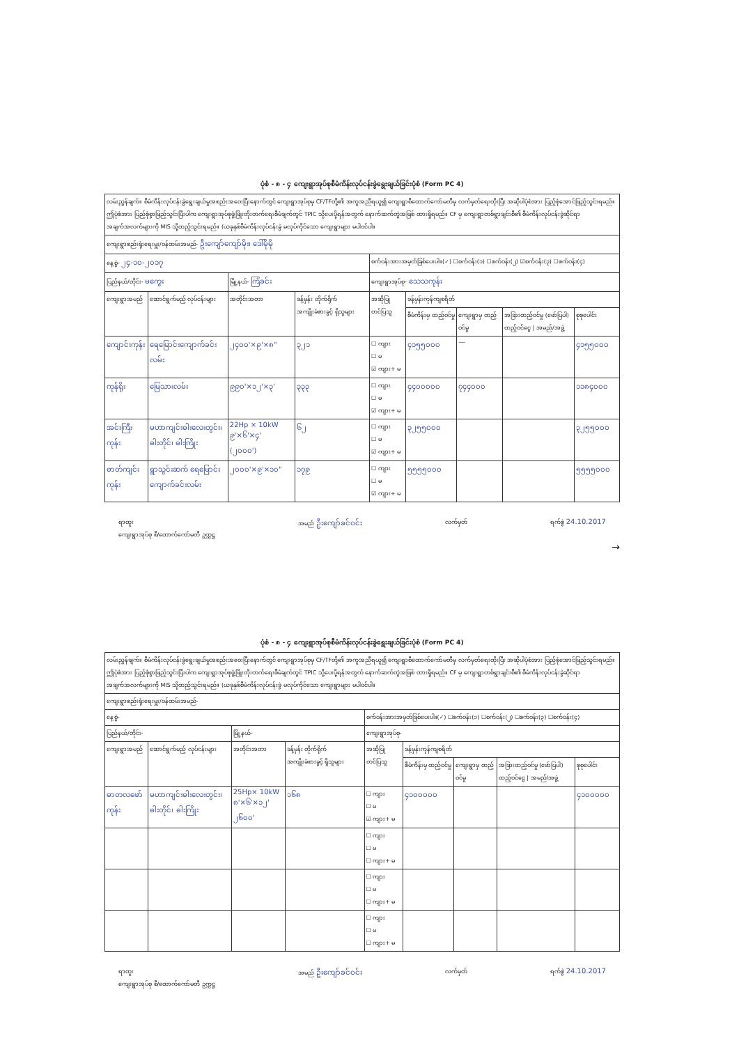ပုံစံ - ၈ - ၄ ကျေးရွာအုပ်စုစီမံကိန်းလုပ်ငန်းခွဲရွေးချယ်ခြင်းပုံစံ (Form PC 4)
| လမ်းညွှန်ချက်။ စီမံကိန်းလုပ်ငန်းခွဲရွေးချယ်မှုအစည်းအဝေးပြီးနောက်တွင် ကျေးရွာအုပ်စုမှ CF/TFတို့၏ အကူအညီရယူ၍ ကျေးရွာစီထောက်ကော်မတီမှ လက်မှတ်ရေးထိုးပြီး အဆိုပါပုံစံအား ပြည့်စုံအောင်ဖြည့်သွင်းရမည်။ ဤပုံစံအား ပြည့်စုံစွာဖြည့်သွင်းပြီးပါက ကျေးရွာအုပ်စုဖွံ့ဖြိုးတိုးတက်ရေးစီမံချက်တွင် TPIC သို့ပေးပို့ရန်အတွက် နောက်ဆက်တွဲအဖြစ် ထားရှိရမည်။ CF မှ ကျေးရွာတစ်ရွာချင်းစီ၏ စီမံကိန်းလုပ်ငန်းခွဲဆိုင်ရာ အချက်အလက်များကို MIS သို့ထည့်သွင်းရမည်။ (ယခုနှစ်စီမံကိန်းလုပ်ငန်းခွဲ မလုပ်ကိုင်သော ကျေးရွာများ မပါဝင်ပါ။ | | | | | | | | |
| ကျေးရွာစည်းရုံးရေးမှူး/ဝန်ထမ်းအမည်- ဦးကျော်ကျော်မိုး၊ ဒေါ်မိုမို | | | | | | | | |
| နေ့စွဲ- ၂၄-၁၀-၂၀၁၇ | | | | စက်ဝန်းအားအမှတ်ခြစ်ပေးပါ။(✓) ☐စက်ဝန်း(၁) ☐စက်ဝန်း(၂) ☑စက်ဝန်း(၃) ☐စက်ဝန်း(၄) | | | | |
| ပြည်နယ်/တိုင်း- မကွေး | | မြို့နယ်- ကြံခင်း | | ကျေးရွာအုပ်စု- သေသကုန်း | | | | |
| ကျေးရွာအမည် | ဆောင်ရွက်မည့် လုပ်ငန်းများ | အတိုင်းအတာ | ခန့်မှန်း တိုက်ရိုက် အကျိုးခံစားခွင့် ရှိသူများ | အဆိုပြု တင်ပြသူ | ခန့်မှန်းကုန်ကျစရိတ် | | | |
| | | | | | စီမံကိန်းမှ ထည့်ဝင်မှု | ကျေးရွာမှ ထည့်ဝင်မှု | အခြားထည့်ဝင်မှု (ဖော်ပြပါ) ထည့်ဝင်ငွေ / အမည်/အဖွဲ့ | စုစုပေါင်း |
| ကျောင်းကုန်း | ရေမြောင်းကျောက်ခင်းလမ်း | ၂၄၀၀'×၉'×၈" | ၃၂၁ | ☐ ကျား ☐ မ ☑ ကျား+ မ | ၄၁၅၅၀၀၀ | — | | ၄၁၅၅၀၀၀ |
| ကုန်ရိုး | မြေသားလမ်း | ၉၉၀'×၁၂'×၃' | ၃၃၃ | ☐ ကျား ☐ မ ☑ ကျား+ မ | ၄၄၀၀၀၀၀ | ၇၄၄၀၀၀ | | ၁၁၈၄၀၀၀ |
| အင်းကြီးကုန်း | မဟာကျင်းဓါးလေးတွင်း၊ ဓါးတိုင်၊ ဓါးကြိုး | 22Hp × 10kW ၉'×၆'×၄' (၂၀၀၀') | ၆၂ | ☐ ကျား ☐ မ ☑ ကျား+ မ | ၃၂၅၅၀၀၀ | | | ၃၂၅၅၀၀၀ |
| ဓာတ်ကျင်းကုန်း | ရွာသွင်းဆက် ရေမြောင်း ကျောက်ခင်းလမ်း | ၂၀၀၀'×၉'×၁၀" | ၁၇၉ | ☐ ကျား ☐ မ ☑ ကျား+ မ | ၅၅၅၅၀၀၀ | | | ၅၅၅၅၀၀၀ |
ရာထူး
ကျေးရွာအုပ်စု စီ/ထောက်ကော်မတီ ဥက္ကဋ္ဌ အမည် ဦးကျော်ခင်ဝင်း လက်မှတ် ရက်စွဲ 24.10.2017
→
ပုံစံ - ၈ - ၄ ကျေးရွာအုပ်စုစီမံကိန်းလုပ်ငန်းခွဲရွေးချယ်ခြင်းပုံစံ (Form PC 4)
| လမ်းညွှန်ချက်။ စီမံကိန်းလုပ်ငန်းခွဲရွေးချယ်မှုအစည်းအဝေးပြီးနောက်တွင် ကျေးရွာအုပ်စုမှ CF/TFတို့၏ အကူအညီရယူ၍ ကျေးရွာစီထောက်ကော်မတီမှ လက်မှတ်ရေးထိုးပြီး အဆိုပါပုံစံအား ပြည့်စုံအောင်ဖြည့်သွင်းရမည်။ ဤပုံစံအား ပြည့်စုံစွာဖြည့်သွင်းပြီးပါက ကျေးရွာအုပ်စုဖွံ့ဖြိုးတိုးတက်ရေးစီမံချက်တွင် TPIC သို့ပေးပို့ရန်အတွက် နောက်ဆက်တွဲအဖြစ် ထားရှိရမည်။ CF မှ ကျေးရွာတစ်ရွာချင်းစီ၏ စီမံကိန်းလုပ်ငန်းခွဲဆိုင်ရာ အချက်အလက်များကို MIS သို့ထည့်သွင်းရမည်။ (ယခုနှစ်စီမံကိန်းလုပ်ငန်းခွဲ မလုပ်ကိုင်သော ကျေးရွာများ မပါဝင်ပါ။ | | | | | | | | |
| ကျေးရွာစည်းရုံးရေးမှူး/ဝန်ထမ်းအမည်- | | | | | | | | |
| နေ့စွဲ- | | | | စက်ဝန်းအားအမှတ်ခြစ်ပေးပါ။(✓) ☐စက်ဝန်း(၁) ☐စက်ဝန်း(၂) ☐စက်ဝန်း(၃) ☐စက်ဝန်း(၄) | | | | |
| ပြည်နယ်/တိုင်း- | | မြို့နယ်- | | ကျေးရွာအုပ်စု- | | | | |
| ကျေးရွာအမည် | ဆောင်ရွက်မည့် လုပ်ငန်းများ | အတိုင်းအတာ | ခန့်မှန်း တိုက်ရိုက် အကျိုးခံစားခွင့် ရှိသူများ | အဆိုပြု တင်ပြသူ | ခန့်မှန်းကုန်ကျစရိတ် | | | |
| | | | | | စီမံကိန်းမှ ထည့်ဝင်မှု | ကျေးရွာမှ ထည့်ဝင်မှု | အခြားထည့်ဝင်မှု (ဖော်ပြပါ) ထည့်ဝင်ငွေ / အမည်/အဖွဲ့ | စုစုပေါင်း |
| ဓာတလဖော်ကုန်း | မဟာကျင်းဓါးလေးတွင်း၊ ဓါးတိုင်၊ ဓါးကြိုး | 25Hp× 10kW ၈'×၆'×၁၂' ၂၆၀၀' | ၁၆၈ | ☐ ကျား ☐ မ ☑ ကျား+ မ | ၄၁၀၀၀၀၀ | | | ၄၁၀၀၀၀၀ |
| | | | | ☐ ကျား ☐ မ ☐ ကျား+ မ | | | | |
| | | | | ☐ ကျား ☐ မ ☐ ကျား+ မ | | | | |
| | | | | ☐ ကျား ☐ မ ☐ ကျား+ မ | | | | |
ရာထူး
ကျေးရွာအုပ်စု စီ/ထောက်ကော်မတီ ဥက္ကဋ္ဌ အမည် ဦးကျော်ခင်ဝင်း လက်မှတ် ရက်စွဲ 24.10.2017